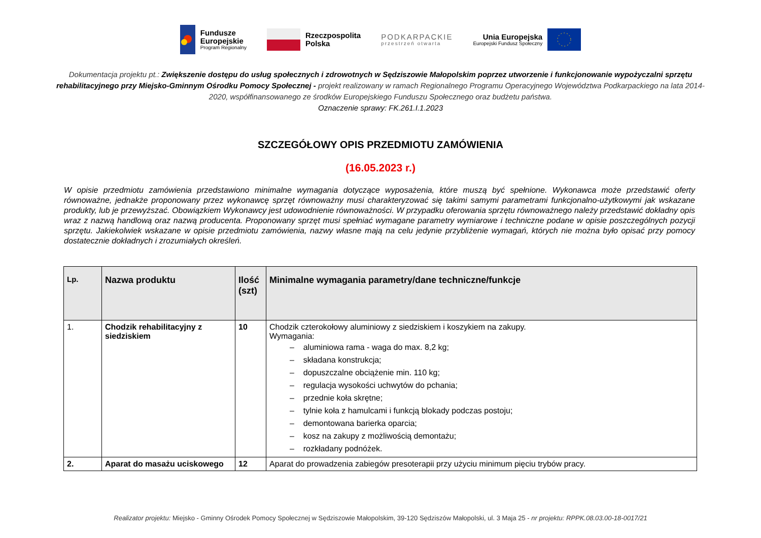Fundusze
Europejskie
Program Regionalny
Rzeczpospolita
Polska
PODKARPACKIE
przestrzeń otwarta
Unia Europejska
Europejski Fundusz Społeczny
Dokumentacja projektu pt.: Zwiększenie dostępu do usług społecznych i zdrowotnych w Sędziszowie Małopolskim poprzez utworzenie i funkcjonowanie wypożyczalni sprzętu rehabilitacyjnego przy Miejsko-Gminnym Ośrodku Pomocy Społecznej - projekt realizowany w ramach Regionalnego Programu Operacyjnego Województwa Podkarpackiego na lata 2014-2020, współfinansowanego ze środków Europejskiego Funduszu Społecznego oraz budżetu państwa.
Oznaczenie sprawy: FK.261.I.1.2023
SZCZEGÓŁOWY OPIS PRZEDMIOTU ZAMÓWIENIA
(16.05.2023 r.)
W opisie przedmiotu zamówienia przedstawiono minimalne wymagania dotyczące wyposażenia, które muszą być spełnione. Wykonawca może przedstawić oferty równoważne, jednakże proponowany przez wykonawcę sprzęt równoważny musi charakteryzować się takimi samymi parametrami funkcjonalno-użytkowymi jak wskazane produkty, lub je przewyższać. Obowiązkiem Wykonawcy jest udowodnienie równoważności. W przypadku oferowania sprzętu równoważnego należy przedstawić dokładny opis wraz z nazwą handlową oraz nazwą producenta. Proponowany sprzęt musi spełniać wymagane parametry wymiarowe i techniczne podane w opisie poszczególnych pozycji sprzętu. Jakiekolwiek wskazane w opisie przedmiotu zamówienia, nazwy własne mają na celu jedynie przybliżenie wymagań, których nie można było opisać przy pomocy dostatecznie dokładnych i zrozumiałych określeń.
| Lp. | Nazwa produktu | Ilość (szt) | Minimalne wymagania parametry/dane techniczne/funkcje |
| --- | --- | --- | --- |
| 1. | Chodzik rehabilitacyjny z siedziskiem | 10 | Chodzik czterokołowy aluminiowy z siedziskiem i koszykiem na zakupy. Wymagania: – aluminiowa rama - waga do max. 8,2 kg; – składana konstrukcja; – dopuszczalne obciążenie min. 110 kg; – regulacja wysokości uchwytów do pchania; – przednie koła skrętne; – tylnie koła z hamulcami i funkcją blokady podczas postoju; – demontowana barierka oparcia; – kosz na zakupy z możliwością demontażu; – rozkładany podnóżek. |
| 2. | Aparat do masażu uciskowego | 12 | Aparat do prowadzenia zabiegów presoterapii przy użyciu minimum pięciu trybów pracy. |
Realizator projektu: Miejsko - Gminny Ośrodek Pomocy Społecznej w Sędziszowie Małopolskim, 39-120 Sędziszów Małopolski, ul. 3 Maja 25 - nr projektu: RPPK.08.03.00-18-0017/21